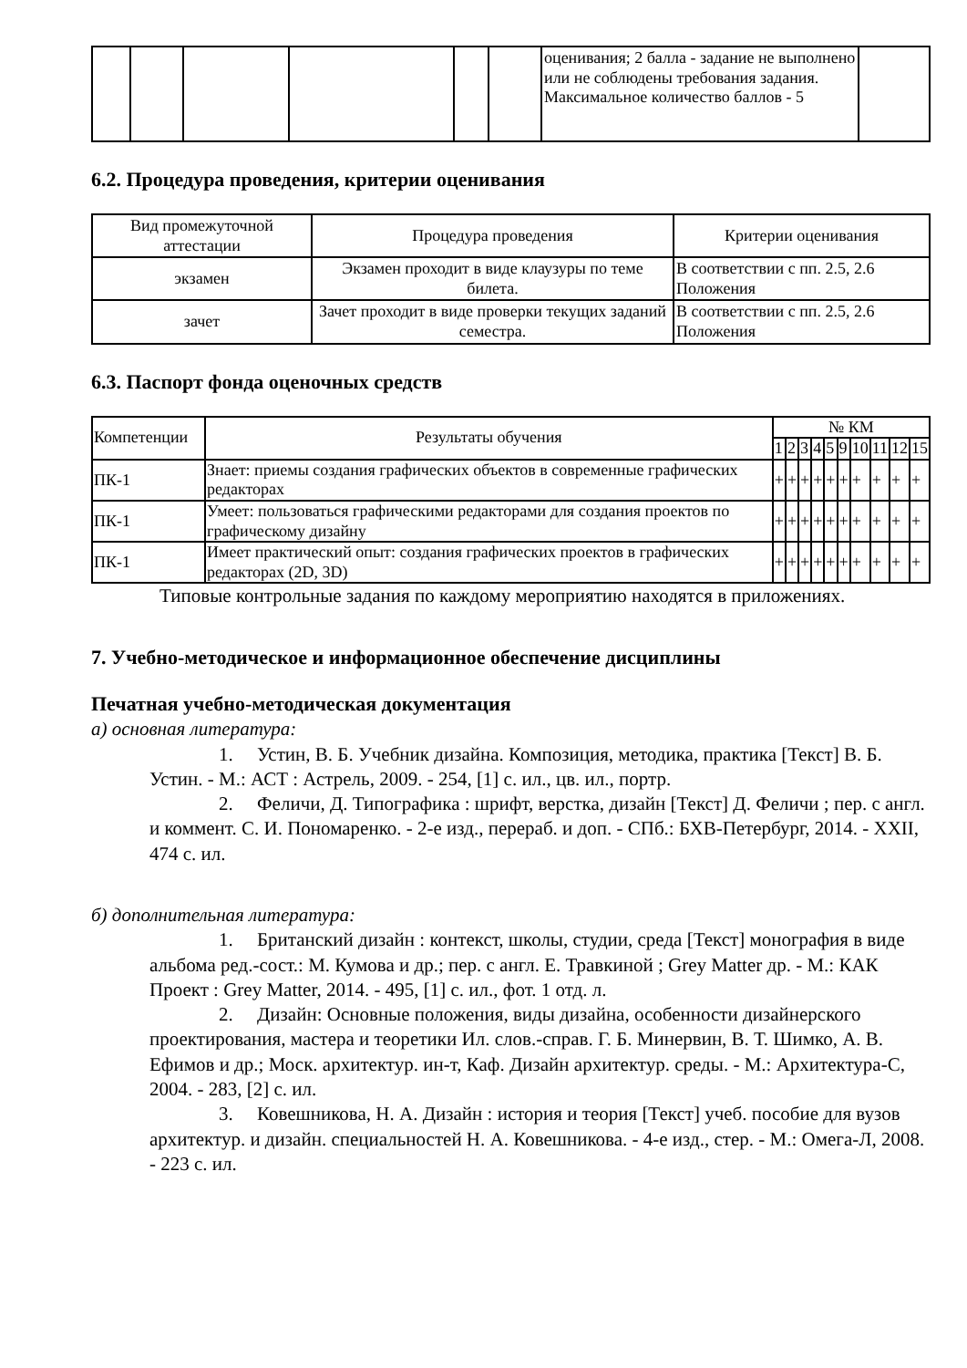| | | | | | | оценивания; 2 балла - задание не выполнено или не соблюдены требования задания. Максимальное количество баллов - 5 | |
6.2. Процедура проведения, критерии оценивания
| Вид промежуточной аттестации | Процедура проведения | Критерии оценивания |
| --- | --- | --- |
| экзамен | Экзамен проходит в виде клаузуры по теме билета. | В соответствии с пп. 2.5, 2.6 Положения |
| зачет | Зачет проходит в виде проверки текущих заданий семестра. | В соответствии с пп. 2.5, 2.6 Положения |
6.3. Паспорт фонда оценочных средств
| Компетенции | Результаты обучения | № КМ | | | | | | | | | |
| | | 1 | 2 | 3 | 4 | 5 | 9 | 10 | 11 | 12 | 15 |
| ПК-1 | Знает: приемы создания графических объектов в современные графических редакторах | + | + | + | + | + | + | + | + | + | + |
| ПК-1 | Умеет: пользоваться графическими редакторами для создания проектов по графическому дизайну | + | + | + | + | + | + | + | + | + | + |
| ПК-1 | Имеет практический опыт: создания графических проектов в графических редакторах (2D, 3D) | + | + | + | + | + | + | + | + | + | + |
Типовые контрольные задания по каждому мероприятию находятся в приложениях.
7. Учебно-методическое и информационное обеспечение дисциплины
Печатная учебно-методическая документация
а) основная литература:
1. Устин, В. Б. Учебник дизайна. Композиция, методика, практика [Текст] В. Б. Устин. - М.: АСТ : Астрель, 2009. - 254, [1] с. ил., цв. ил., портр.
2. Феличи, Д. Типографика : шрифт, верстка, дизайн [Текст] Д. Феличи ; пер. с англ. и коммент. С. И. Пономаренко. - 2-е изд., перераб. и доп. - СПб.: БХВ-Петербург, 2014. - XXII, 474 с. ил.
б) дополнительная литература:
1. Британский дизайн : контекст, школы, студии, среда [Текст] монография в виде альбома ред.-сост.: М. Кумова и др.; пер. с англ. Е. Травкиной ; Grey Matter др. - М.: КАК Проект : Grey Matter, 2014. - 495, [1] с. ил., фот. 1 отд. л.
2. Дизайн: Основные положения, виды дизайна, особенности дизайнерского проектирования, мастера и теоретики Ил. слов.-справ. Г. Б. Минервин, В. Т. Шимко, А. В. Ефимов и др.; Моск. архитектур. ин-т, Каф. Дизайн архитектур. среды. - М.: Архитектура-С, 2004. - 283, [2] с. ил.
3. Ковешникова, Н. А. Дизайн : история и теория [Текст] учеб. пособие для вузов архитектур. и дизайн. специальностей Н. А. Ковешникова. - 4-е изд., стер. - М.: Омега-Л, 2008. - 223 с. ил.